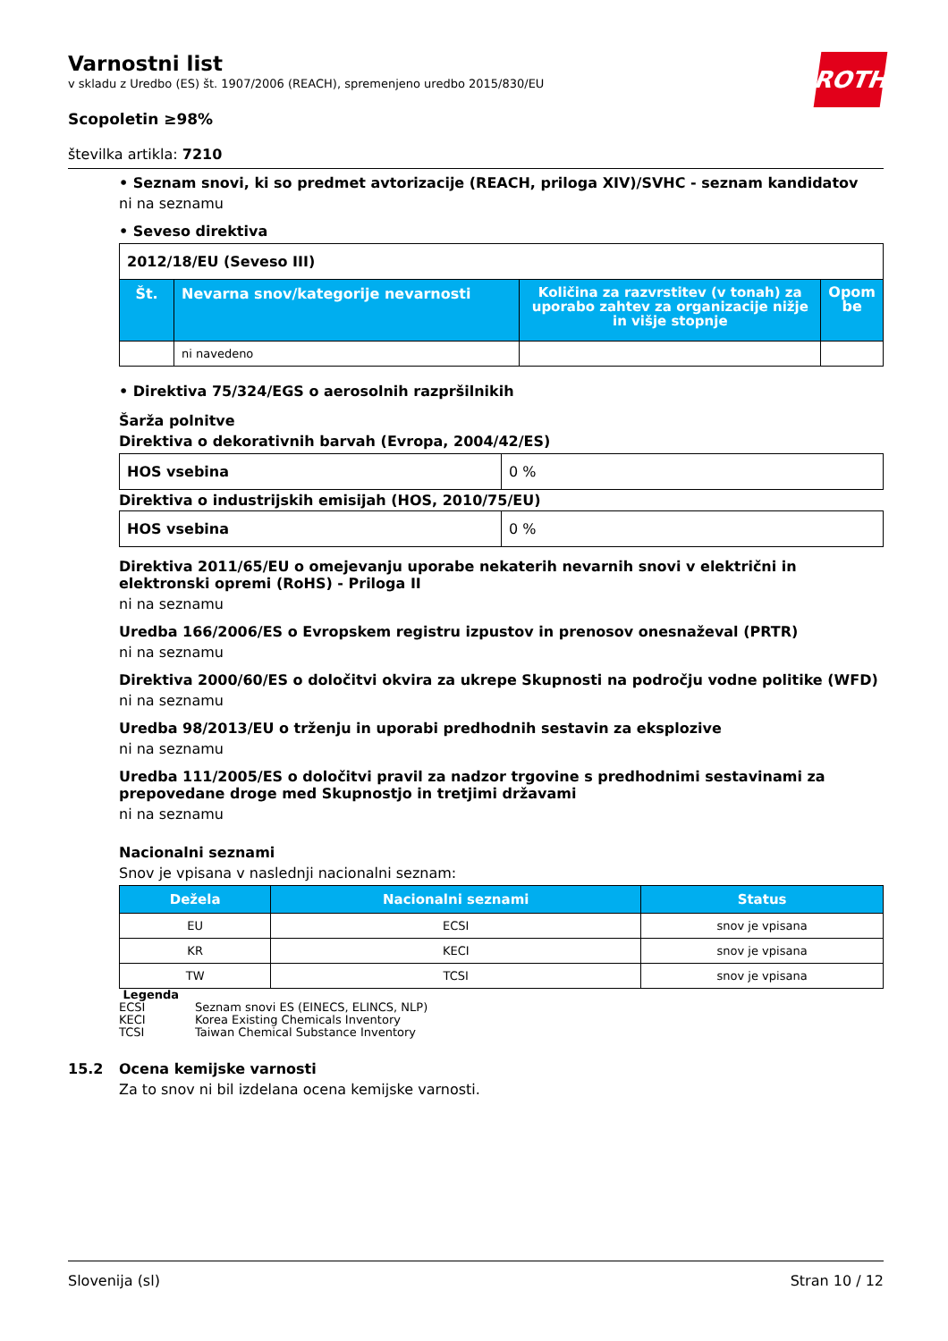ROTH
Varnostni list
v skladu z Uredbo (ES) št. 1907/2006 (REACH), spremenjeno uredbo 2015/830/EU
Scopoletin ≥98%
številka artikla: 7210
• Seznam snovi, ki so predmet avtorizacije (REACH, priloga XIV)/SVHC - seznam kandidatov
ni na seznamu
• Seveso direktiva
| 2012/18/EU (Seveso III) | | | |
| Št. | Nevarna snov/kategorije nevarnosti | Količina za razvrstitev (v tonah) za uporabo zahtev za organizacije nižje in višje stopnje | Opom be |
| | ni navedeno | | |
• Direktiva 75/324/EGS o aerosolnih razpršilnikih
Šarža polnitve
Direktiva o dekorativnih barvah (Evropa, 2004/42/ES)
| HOS vsebina | 0 % |
Direktiva o industrijskih emisijah (HOS, 2010/75/EU)
| HOS vsebina | 0 % |
Direktiva 2011/65/EU o omejevanju uporabe nekaterih nevarnih snovi v električni in elektronski opremi (RoHS) - Priloga II
ni na seznamu
Uredba 166/2006/ES o Evropskem registru izpustov in prenosov onesnaževal (PRTR)
ni na seznamu
Direktiva 2000/60/ES o določitvi okvira za ukrepe Skupnosti na področju vodne politike (WFD)
ni na seznamu
Uredba 98/2013/EU o trženju in uporabi predhodnih sestavin za eksplozive
ni na seznamu
Uredba 111/2005/ES o določitvi pravil za nadzor trgovine s predhodnimi sestavinami za prepovedane droge med Skupnostjo in tretjimi državami
ni na seznamu
Nacionalni seznami
Snov je vpisana v naslednji nacionalni seznam:
| Dežela | Nacionalni seznami | Status |
| --- | --- | --- |
| EU | ECSI | snov je vpisana |
| KR | KECI | snov je vpisana |
| TW | TCSI | snov je vpisana |
Legenda
ECSI Seznam snovi ES (EINECS, ELINCS, NLP)
KECI Korea Existing Chemicals Inventory
TCSI Taiwan Chemical Substance Inventory
15.2 Ocena kemijske varnosti
Za to snov ni bil izdelana ocena kemijske varnosti.
Slovenija (sl) Stran 10 / 12